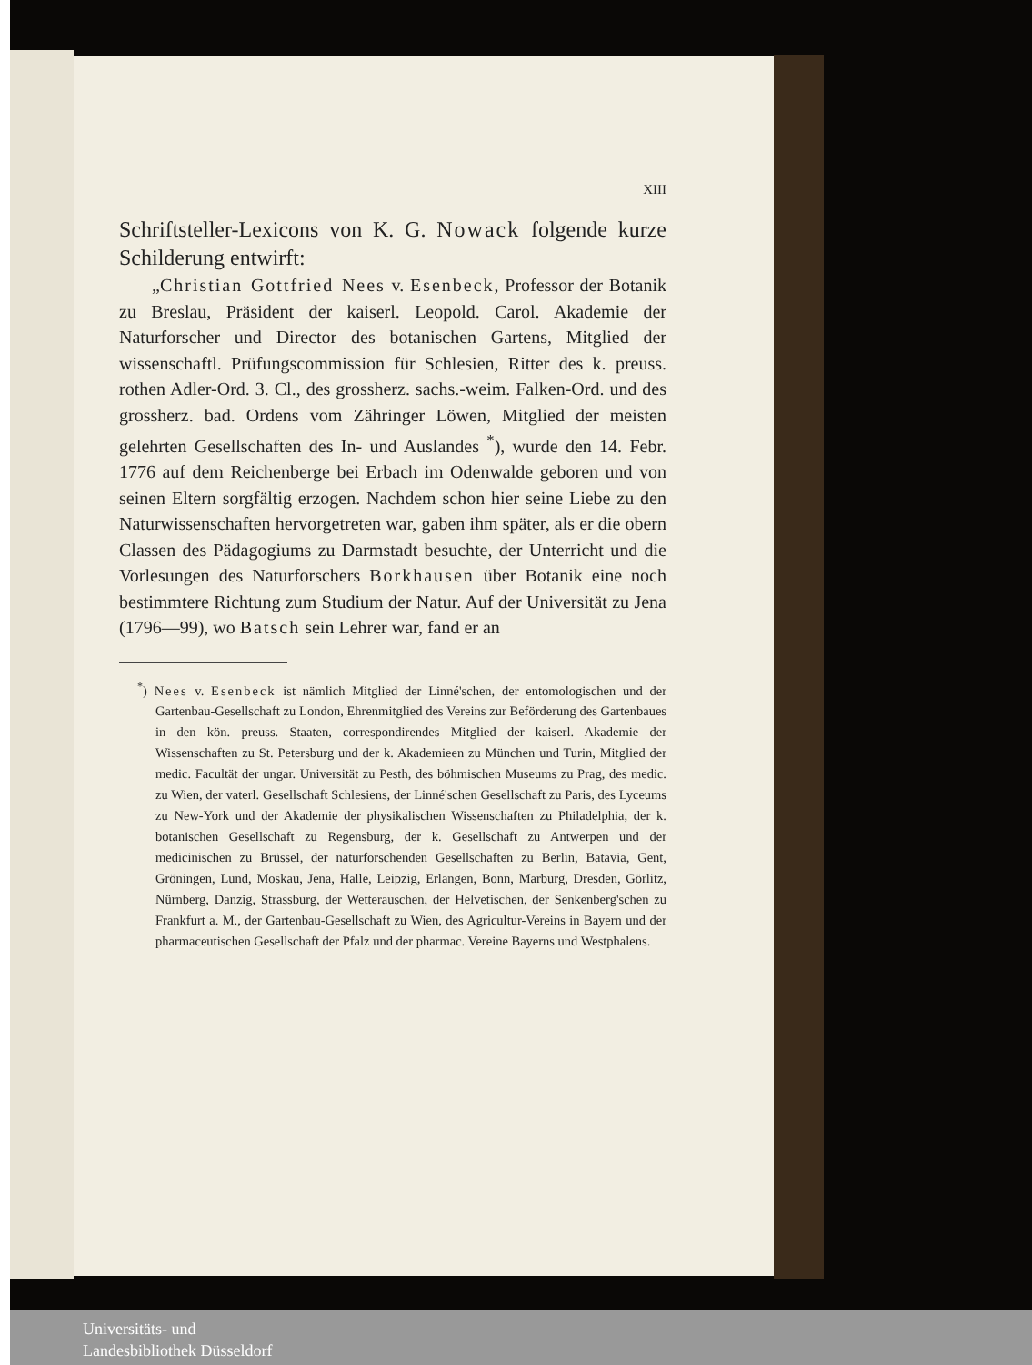XIII
Schriftsteller-Lexicons von K. G. Nowack folgende kurze Schilderung entwirft:
„Christian Gottfried Nees v. Esenbeck, Professor der Botanik zu Breslau, Präsident der kaiserl. Leopold. Carol. Akademie der Naturforscher und Director des botanischen Gartens, Mitglied der wissenschaftl. Prüfungscommission für Schlesien, Ritter des k. preuss. rothen Adler-Ord. 3. Cl., des grossherz. sachs.-weim. Falken-Ord. und des grossherz. bad. Ordens vom Zähringer Löwen, Mitglied der meisten gelehrten Gesellschaften des In- und Auslandes <sup>*</sup>), wurde den 14. Febr. 1776 auf dem Reichenberge bei Erbach im Odenwalde geboren und von seinen Eltern sorgfältig erzogen. Nachdem schon hier seine Liebe zu den Naturwissenschaften hervorgetreten war, gaben ihm später, als er die obern Classen des Pädagogiums zu Darmstadt besuchte, der Unterricht und die Vorlesungen des Naturforschers Borkhausen über Botanik eine noch bestimmtere Richtung zum Studium der Natur. Auf der Universität zu Jena (1796—99), wo Batsch sein Lehrer war, fand er an
<sup>*</sup>) Nees v. Esenbeck ist nämlich Mitglied der Linné'schen, der entomologischen und der Gartenbau-Gesellschaft zu London, Ehrenmitglied des Vereins zur Beförderung des Gartenbaues in den kön. preuss. Staaten, correspondirendes Mitglied der kaiserl. Akademie der Wissenschaften zu St. Petersburg und der k. Akademieen zu München und Turin, Mitglied der medic. Facultät der ungar. Universität zu Pesth, des böhmischen Museums zu Prag, des medic. zu Wien, der vaterl. Gesellschaft Schlesiens, der Linné'schen Gesellschaft zu Paris, des Lyceums zu New-York und der Akademie der physikalischen Wissenschaften zu Philadelphia, der k. botanischen Gesellschaft zu Regensburg, der k. Gesellschaft zu Antwerpen und der medicinischen zu Brüssel, der naturforschenden Gesellschaften zu Berlin, Batavia, Gent, Gröningen, Lund, Moskau, Jena, Halle, Leipzig, Erlangen, Bonn, Marburg, Dresden, Görlitz, Nürnberg, Danzig, Strassburg, der Wetterauschen, der Helvetischen, der Senkenberg'schen zu Frankfurt a. M., der Gartenbau-Gesellschaft zu Wien, des Agricultur-Vereins in Bayern und der pharmaceutischen Gesellschaft der Pfalz und der pharmac. Vereine Bayerns und Westphalens.
Universitäts- und
Landesbibliothek Düsseldorf